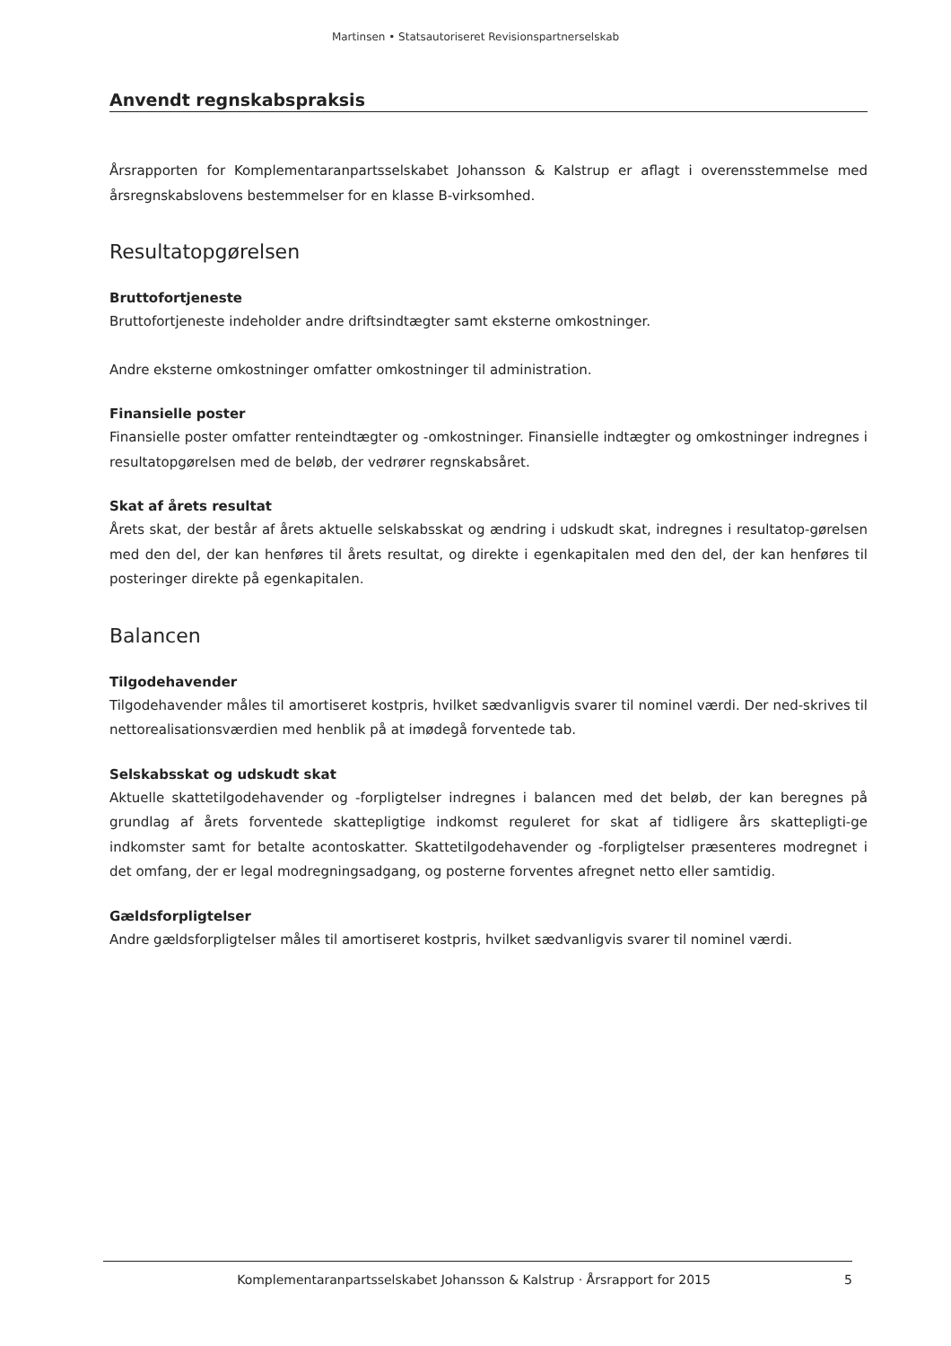Martinsen • Statsautoriseret Revisionspartnerselskab
Anvendt regnskabspraksis
Årsrapporten for Komplementaranpartsselskabet Johansson & Kalstrup er aflagt i overensstemmelse med årsregnskabslovens bestemmelser for en klasse B-virksomhed.
Resultatopgørelsen
Bruttofortjeneste
Bruttofortjeneste indeholder andre driftsindtægter samt eksterne omkostninger.
Andre eksterne omkostninger omfatter omkostninger til administration.
Finansielle poster
Finansielle poster omfatter renteindtægter og -omkostninger. Finansielle indtægter og omkostninger indregnes i resultatopgørelsen med de beløb, der vedrører regnskabsåret.
Skat af årets resultat
Årets skat, der består af årets aktuelle selskabsskat og ændring i udskudt skat, indregnes i resultatop-gørelsen med den del, der kan henføres til årets resultat, og direkte i egenkapitalen med den del, der kan henføres til posteringer direkte på egenkapitalen.
Balancen
Tilgodehavender
Tilgodehavender måles til amortiseret kostpris, hvilket sædvanligvis svarer til nominel værdi. Der ned-skrives til nettorealisationsværdien med henblik på at imødegå forventede tab.
Selskabsskat og udskudt skat
Aktuelle skattetilgodehavender og -forpligtelser indregnes i balancen med det beløb, der kan beregnes på grundlag af årets forventede skattepligtige indkomst reguleret for skat af tidligere års skattepligti-ge indkomster samt for betalte acontoskatter. Skattetilgodehavender og -forpligtelser præsenteres modregnet i det omfang, der er legal modregningsadgang, og posterne forventes afregnet netto eller samtidig.
Gældsforpligtelser
Andre gældsforpligtelser måles til amortiseret kostpris, hvilket sædvanligvis svarer til nominel værdi.
Komplementaranpartsselskabet Johansson & Kalstrup · Årsrapport for 2015 5